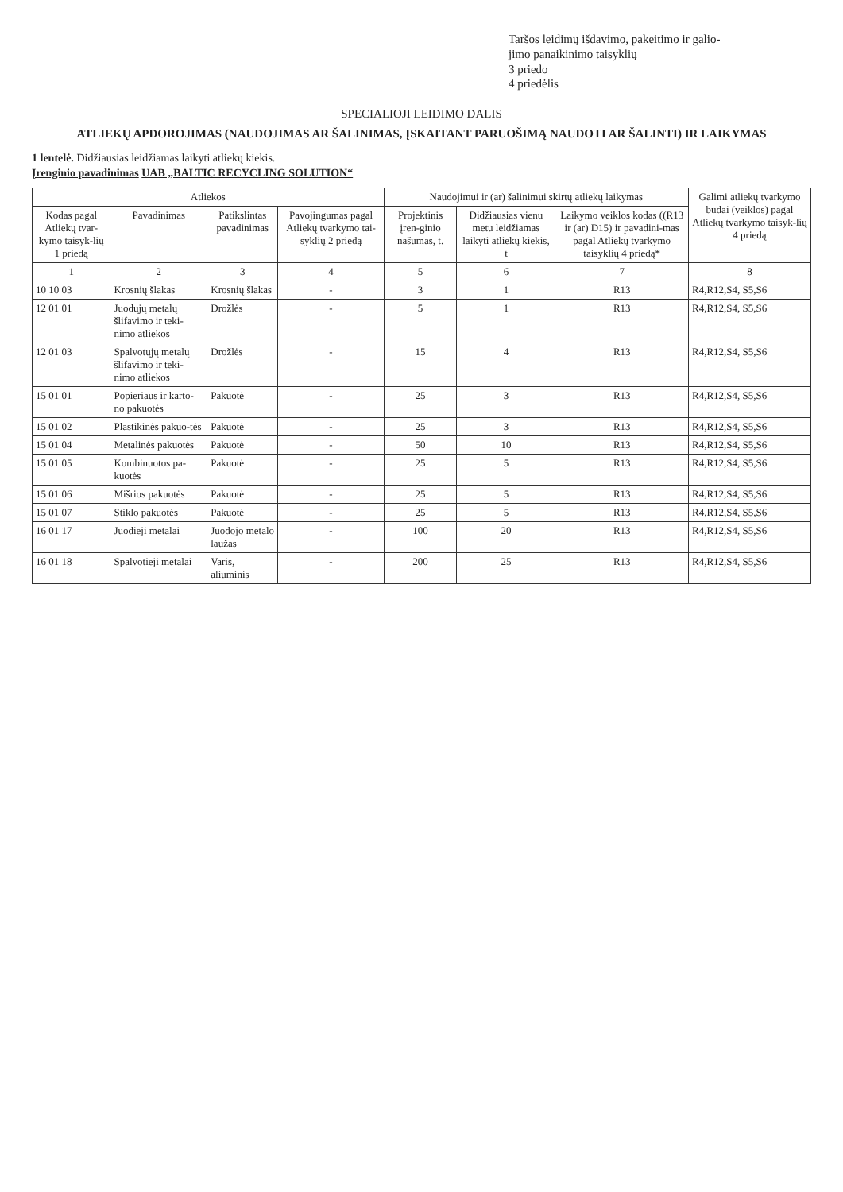Taršos leidimų išdavimo, pakeitimo ir galio-
jimo panaikinimo taisyklių
3 priedo
4 priedėlis
SPECIALIOJI LEIDIMO DALIS
ATLIEKŲ APDOROJIMAS (NAUDOJIMAS AR ŠALINIMAS, ĮSKAITANT PARUOŠIMĄ NAUDOTI AR ŠALINTI) IR LAIKYMAS
1 lentelė. Didžiausias leidžiamas laikyti atliekų kiekis.
Įrenginio pavadinimas UAB „BALTIC RECYCLING SOLUTION“
| Atliekos | | | | Naudojimui ir (ar) šalinimui skirtų atliekų laikymas | | | Galimi atliekų tvarkymo būdai (veiklos) pagal Atliekų tvarkymo taisyk-lių 4 priedą |
| --- | --- | --- | --- | --- | --- | --- | --- |
| Kodas pagal Atliekų tvar-kymo taisyk-lių 1 priedą | Pavadinimas | Patikslintas pavadinimas | Pavojingumas pagal Atliekų tvarkymo tai-syklių 2 priedą | Projektinis įren-ginio našumas, t. | Didžiausias vienu metu leidžiamas laikyti atliekų kiekis, t | Laikymo veiklos kodas ((R13 ir (ar) D15) ir pavadini-mas pagal Atliekų tvarkymo taisyklių 4 priedą* | |
| 1 | 2 | 3 | 4 | 5 | 6 | 7 | 8 |
| 10 10 03 | Krosnių šlakas | Krosnių šlakas | - | 3 | 1 | R13 | R4,R12,S4, S5,S6 |
| 12 01 01 | Juodųjų metalų šlifavimo ir teki-nimo atliekos | Drožlės | - | 5 | 1 | R13 | R4,R12,S4, S5,S6 |
| 12 01 03 | Spalvotųjų metalų šlifavimo ir teki-nimo atliekos | Drožlės | - | 15 | 4 | R13 | R4,R12,S4, S5,S6 |
| 15 01 01 | Popieriaus ir karto-no pakuotės | Pakuotė | - | 25 | 3 | R13 | R4,R12,S4, S5,S6 |
| 15 01 02 | Plastikinės pakuo-tės | Pakuotė | - | 25 | 3 | R13 | R4,R12,S4, S5,S6 |
| 15 01 04 | Metalinės pakuotės | Pakuotė | - | 50 | 10 | R13 | R4,R12,S4, S5,S6 |
| 15 01 05 | Kombinuotos pa-kuotės | Pakuotė | - | 25 | 5 | R13 | R4,R12,S4, S5,S6 |
| 15 01 06 | Mišrios pakuotės | Pakuotė | - | 25 | 5 | R13 | R4,R12,S4, S5,S6 |
| 15 01 07 | Stiklo pakuotės | Pakuotė | - | 25 | 5 | R13 | R4,R12,S4, S5,S6 |
| 16 01 17 | Juodieji metalai | Juodojo metalo laužas | - | 100 | 20 | R13 | R4,R12,S4, S5,S6 |
| 16 01 18 | Spalvotieji metalai | Varis, aliuminis | - | 200 | 25 | R13 | R4,R12,S4, S5,S6 |